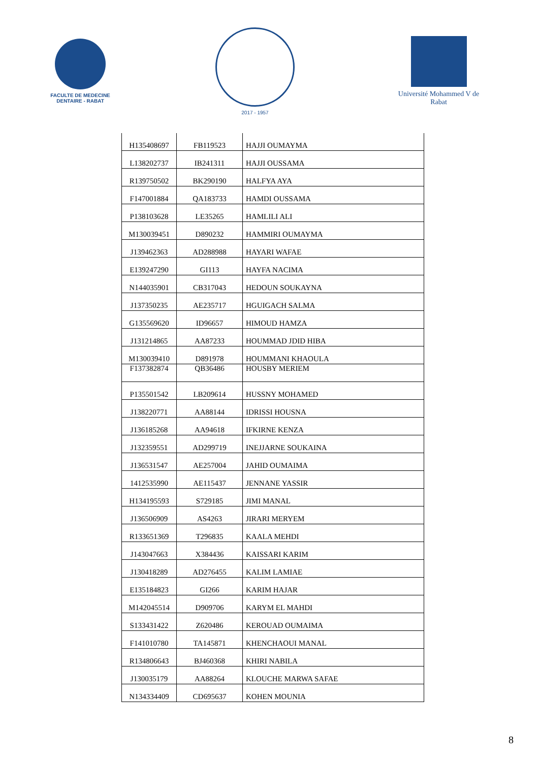FACULTE DE MEDECINE DENTAIRE - RABAT
2017 - 1957
Université Mohammed V de Rabat
| H135408697 | FB119523 | HAJJI OUMAYMA |
| L138202737 | IB241311 | HAJJI OUSSAMA |
| R139750502 | BK290190 | HALFYA AYA |
| F147001884 | QA183733 | HAMDI OUSSAMA |
| P138103628 | LE35265 | HAMLILI ALI |
| M130039451 | D890232 | HAMMIRI OUMAYMA |
| J139462363 | AD288988 | HAYARI WAFAE |
| E139247290 | GI113 | HAYFA NACIMA |
| N144035901 | CB317043 | HEDOUN SOUKAYNA |
| J137350235 | AE235717 | HGUIGACH SALMA |
| G135569620 | ID96657 | HIMOUD HAMZA |
| J131214865 | AA87233 | HOUMMAD JDID HIBA |
| M130039410 | D891978 | HOUMMANI KHAOULA |
| F137382874 | QB36486 | HOUSBY MERIEM |
| P135501542 | LB209614 | HUSSNY MOHAMED |
| J138220771 | AA88144 | IDRISSI HOUSNA |
| J136185268 | AA94618 | IFKIRNE KENZA |
| J132359551 | AD299719 | INEJJARNE SOUKAINA |
| J136531547 | AE257004 | JAHID OUMAIMA |
| 1412535990 | AE115437 | JENNANE YASSIR |
| H134195593 | S729185 | JIMI MANAL |
| J136506909 | AS4263 | JIRARI MERYEM |
| R133651369 | T296835 | KAALA MEHDI |
| J143047663 | X384436 | KAISSARI KARIM |
| J130418289 | AD276455 | KALIM LAMIAE |
| E135184823 | GI266 | KARIM HAJAR |
| M142045514 | D909706 | KARYM EL MAHDI |
| S133431422 | Z620486 | KEROUAD OUMAIMA |
| F141010780 | TA145871 | KHENCHAOUI MANAL |
| R134806643 | BJ460368 | KHIRI NABILA |
| J130035179 | AA88264 | KLOUCHE MARWA SAFAE |
| N134334409 | CD695637 | KOHEN MOUNIA |
8